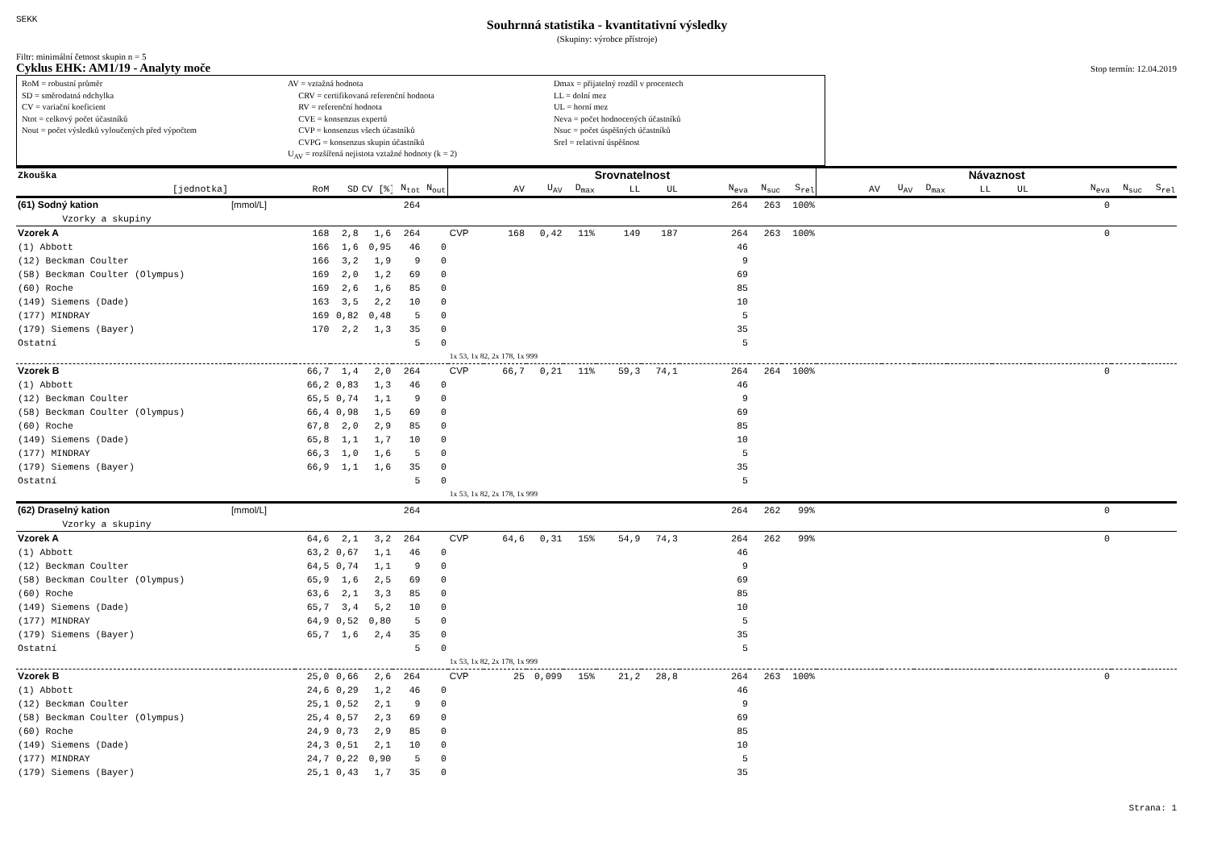SEKK
Souhrnná statistika - kvantitativní výsledky
(Skupiny: výrobce přístroje)
Filtr: minimální četnost skupin n = 5
Cyklus EHK: AM1/19 - Analyty moče Stop termín: 12.04.2019
RoM = robustní průměr
SD = směrodatná odchylka
CV = variační koeficient
Ntot = celkový počet účastníků
Nout = počet výsledků vyloučených před výpočtem
AV = vztažná hodnota
CRV = certifikovaná referenční hodnota
RV = referenční hodnota
CVE = konsenzus expertů
CVP = konsenzus všech účastníků
CVPG = konsenzus skupin účastníků
U<sub>AV</sub> = rozšířená nejistota vztažné hodnoty (k = 2)
Dmax = přijatelný rozdíl v procentech
LL = dolní mez
UL = horní mez
Neva = počet hodnocených účastníků
Nsuc = počet úspěšných účastníků
Srel = relativní úspěšnost
| Zkouška | | | | | | | Srovnatelnost | | | | | | | | | Návaznost | | | | | | | |
| --- | --- | --- | --- | --- | --- | --- | --- | --- | --- | --- | --- | --- | --- | --- | --- | --- | --- | --- | --- | --- | --- | --- | --- |
| [jednotka] | | RoM | SD | CV [%] | N<sub>tot</sub> | N<sub>out</sub> | | AV | U<sub>AV</sub> | D<sub>max</sub> | LL | UL | N<sub>eva</sub> | N<sub>suc</sub> | S<sub>rel</sub> | AV | U<sub>AV</sub> | D<sub>max</sub> | LL | UL | N<sub>eva</sub> | N<sub>suc</sub> | S<sub>rel</sub> |
| (61) Sodný kation | [mmol/L] | | | | 264 | | | | | | | | 264 | 263 | 100% | | | | | | 0 | | |
| Vzorky a skupiny | | | | | | | | | | | | | | | | | | | | | | | |
| Vzorek A | | 168 | 2,8 | 1,6 | 264 | | CVP | 168 | 0,42 | 11% | 149 | 187 | 264 | 263 | 100% | | | | | | 0 | | |
| (1) Abbott | | 166 | 1,6 | 0,95 | 46 | 0 | | | | | | | 46 | | | | | | | | | | |
| (12) Beckman Coulter | | 166 | 3,2 | 1,9 | 9 | 0 | | | | | | | 9 | | | | | | | | | | |
| (58) Beckman Coulter (Olympus) | | 169 | 2,0 | 1,2 | 69 | 0 | | | | | | | 69 | | | | | | | | | | |
| (60) Roche | | 169 | 2,6 | 1,6 | 85 | 0 | | | | | | | 85 | | | | | | | | | | |
| (149) Siemens (Dade) | | 163 | 3,5 | 2,2 | 10 | 0 | | | | | | | 10 | | | | | | | | | | |
| (177) MINDRAY | | 169 | 0,82 | 0,48 | 5 | 0 | | | | | | | 5 | | | | | | | | | | |
| (179) Siemens (Bayer) | | 170 | 2,2 | 1,3 | 35 | 0 | | | | | | | 35 | | | | | | | | | | |
| Ostatní | | | | | 5 | 0 | | | | | | | 5 | | | | | | | | | | |
| | | | | | | | 1x 53, 1x 82, 2x 178, 1x 999 | | | | | | | | | | | | | | | | |
| Vzorek B | | 66,7 | 1,4 | 2,0 | 264 | | CVP | 66,7 | 0,21 | 11% | 59,3 | 74,1 | 264 | 264 | 100% | | | | | | 0 | | |
| (1) Abbott | | 66,2 | 0,83 | 1,3 | 46 | 0 | | | | | | | 46 | | | | | | | | | | |
| (12) Beckman Coulter | | 65,5 | 0,74 | 1,1 | 9 | 0 | | | | | | | 9 | | | | | | | | | | |
| (58) Beckman Coulter (Olympus) | | 66,4 | 0,98 | 1,5 | 69 | 0 | | | | | | | 69 | | | | | | | | | | |
| (60) Roche | | 67,8 | 2,0 | 2,9 | 85 | 0 | | | | | | | 85 | | | | | | | | | | |
| (149) Siemens (Dade) | | 65,8 | 1,1 | 1,7 | 10 | 0 | | | | | | | 10 | | | | | | | | | | |
| (177) MINDRAY | | 66,3 | 1,0 | 1,6 | 5 | 0 | | | | | | | 5 | | | | | | | | | | |
| (179) Siemens (Bayer) | | 66,9 | 1,1 | 1,6 | 35 | 0 | | | | | | | 35 | | | | | | | | | | |
| Ostatní | | | | | 5 | 0 | | | | | | | 5 | | | | | | | | | | |
| | | | | | | | 1x 53, 1x 82, 2x 178, 1x 999 | | | | | | | | | | | | | | | | |
| (62) Draselný kation | [mmol/L] | | | | 264 | | | | | | | | 264 | 262 | 99% | | | | | | 0 | | |
| Vzorky a skupiny | | | | | | | | | | | | | | | | | | | | | | | |
| Vzorek A | | 64,6 | 2,1 | 3,2 | 264 | | CVP | 64,6 | 0,31 | 15% | 54,9 | 74,3 | 264 | 262 | 99% | | | | | | 0 | | |
| (1) Abbott | | 63,2 | 0,67 | 1,1 | 46 | 0 | | | | | | | 46 | | | | | | | | | | |
| (12) Beckman Coulter | | 64,5 | 0,74 | 1,1 | 9 | 0 | | | | | | | 9 | | | | | | | | | | |
| (58) Beckman Coulter (Olympus) | | 65,9 | 1,6 | 2,5 | 69 | 0 | | | | | | | 69 | | | | | | | | | | |
| (60) Roche | | 63,6 | 2,1 | 3,3 | 85 | 0 | | | | | | | 85 | | | | | | | | | | |
| (149) Siemens (Dade) | | 65,7 | 3,4 | 5,2 | 10 | 0 | | | | | | | 10 | | | | | | | | | | |
| (177) MINDRAY | | 64,9 | 0,52 | 0,80 | 5 | 0 | | | | | | | 5 | | | | | | | | | | |
| (179) Siemens (Bayer) | | 65,7 | 1,6 | 2,4 | 35 | 0 | | | | | | | 35 | | | | | | | | | | |
| Ostatní | | | | | 5 | 0 | | | | | | | 5 | | | | | | | | | | |
| | | | | | | | 1x 53, 1x 82, 2x 178, 1x 999 | | | | | | | | | | | | | | | | |
| Vzorek B | | 25,0 | 0,66 | 2,6 | 264 | | CVP | 25 | 0,099 | 15% | 21,2 | 28,8 | 264 | 263 | 100% | | | | | | 0 | | |
| (1) Abbott | | 24,6 | 0,29 | 1,2 | 46 | 0 | | | | | | | 46 | | | | | | | | | | |
| (12) Beckman Coulter | | 25,1 | 0,52 | 2,1 | 9 | 0 | | | | | | | 9 | | | | | | | | | | |
| (58) Beckman Coulter (Olympus) | | 25,4 | 0,57 | 2,3 | 69 | 0 | | | | | | | 69 | | | | | | | | | | |
| (60) Roche | | 24,9 | 0,73 | 2,9 | 85 | 0 | | | | | | | 85 | | | | | | | | | | |
| (149) Siemens (Dade) | | 24,3 | 0,51 | 2,1 | 10 | 0 | | | | | | | 10 | | | | | | | | | | |
| (177) MINDRAY | | 24,7 | 0,22 | 0,90 | 5 | 0 | | | | | | | 5 | | | | | | | | | | |
| (179) Siemens (Bayer) | | 25,1 | 0,43 | 1,7 | 35 | 0 | | | | | | | 35 | | | | | | | | | | |
Strana: 1